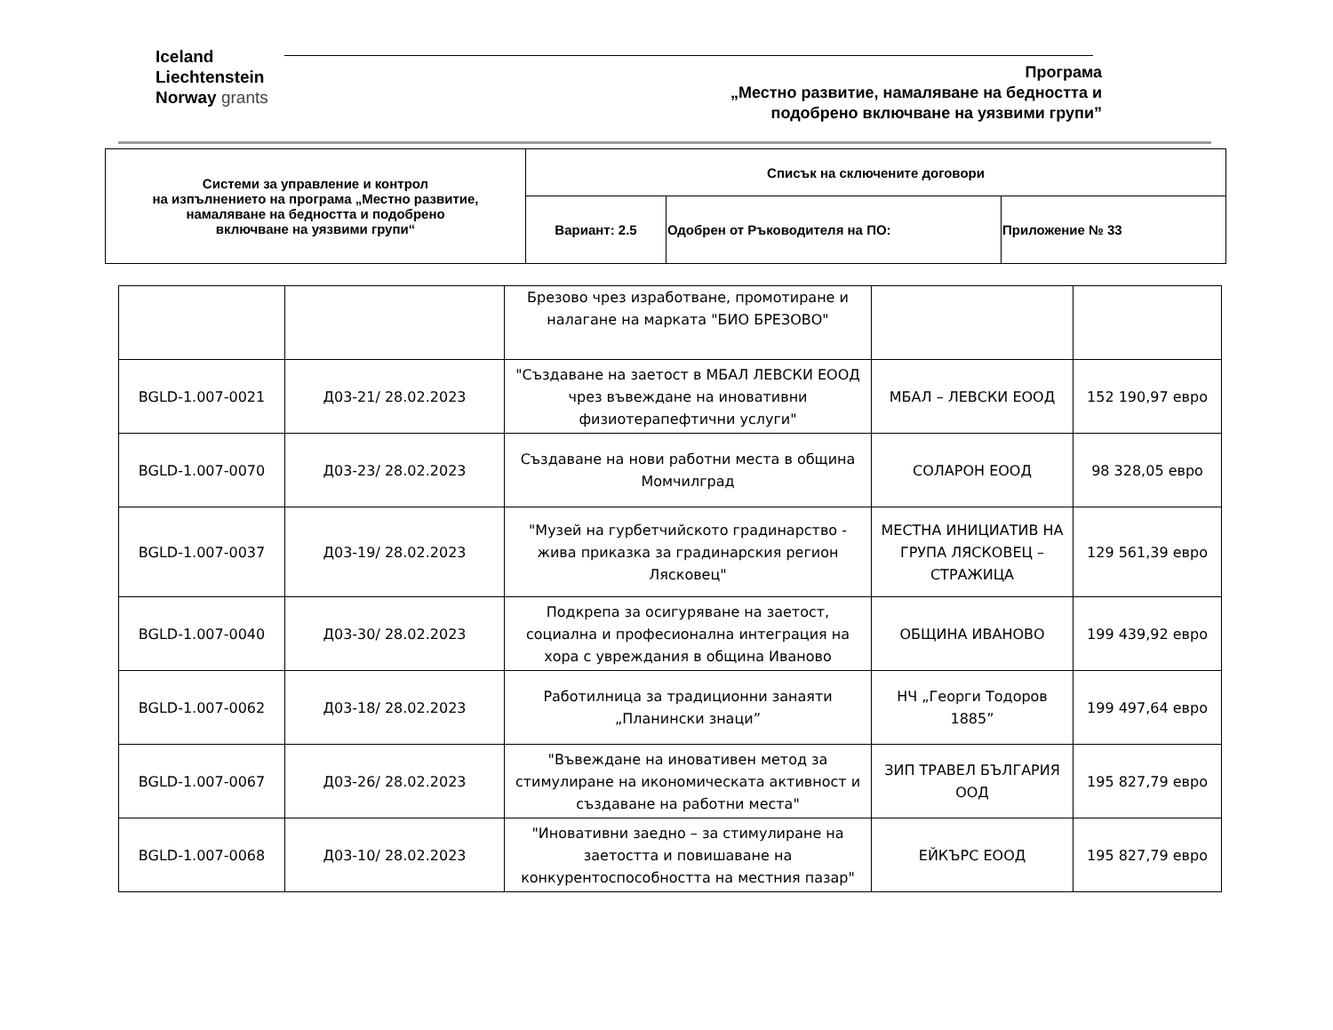Iceland
Liechtenstein
Norway grants
Програма
„Местно развитие, намаляване на бедността и
подобрено включване на уязвими групи”
| Системи за управление и контрол на изпълнението на програма „Местно развитие, намаляване на бедността и подобрено включване на уязвими групи“ | Списък на сключените договори | | |
| | Вариант: 2.5 | Одобрен от Ръководителя на ПО: | Приложение № 33 |
| | | Брезово чрез изработване, промотиране и налагане на марката "БИО БРЕЗОВО" | | |
| BGLD-1.007-0021 | Д03-21/ 28.02.2023 | "Създаване на заетост в МБАЛ ЛЕВСКИ ЕООД чрез въвеждане на иновативни физиотерапефтични услуги" | МБАЛ – ЛЕВСКИ ЕООД | 152 190,97 евро |
| BGLD-1.007-0070 | Д03-23/ 28.02.2023 | Създаване на нови работни места в община Момчилград | СОЛАРОН ЕООД | 98 328,05 евро |
| BGLD-1.007-0037 | Д03-19/ 28.02.2023 | "Музей на гурбетчийското градинарство - жива приказка за градинарския регион Лясковец" | МЕСТНА ИНИЦИАТИВ НА ГРУПА ЛЯСКОВЕЦ – СТРАЖИЦА | 129 561,39 евро |
| BGLD-1.007-0040 | Д03-30/ 28.02.2023 | Подкрепа за осигуряване на заетост, социална и професионална интеграция на хора с увреждания в община Иваново | ОБЩИНА ИВАНОВО | 199 439,92 евро |
| BGLD-1.007-0062 | Д03-18/ 28.02.2023 | Работилница за традиционни занаяти „Планински знаци” | НЧ „Георги Тодоров 1885” | 199 497,64 евро |
| BGLD-1.007-0067 | Д03-26/ 28.02.2023 | "Въвеждане на иновативен метод за стимулиране на икономическата активност и създаване на работни места" | ЗИП ТРАВЕЛ БЪЛГАРИЯ ООД | 195 827,79 евро |
| BGLD-1.007-0068 | Д03-10/ 28.02.2023 | "Иновативни заедно – за стимулиране на заетостта и повишаване на конкурентоспособността на местния пазар" | ЕЙКЪРС ЕООД | 195 827,79 евро |